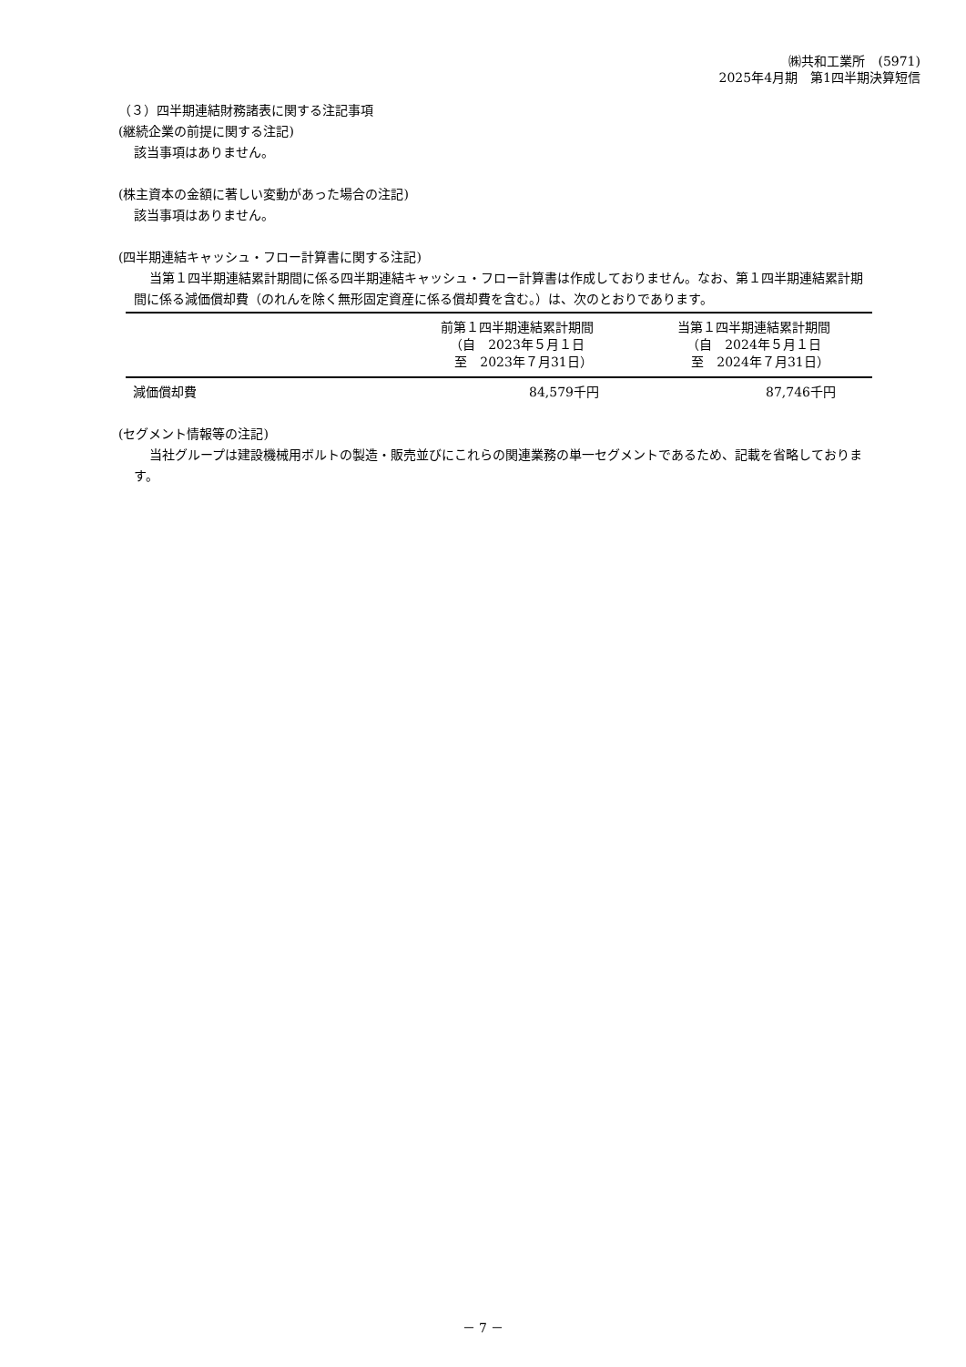㈱共和工業所　(5971)
2025年4月期　第1四半期決算短信
（３）四半期連結財務諸表に関する注記事項
(継続企業の前提に関する注記)
該当事項はありません。
(株主資本の金額に著しい変動があった場合の注記)
該当事項はありません。
(四半期連結キャッシュ・フロー計算書に関する注記)
当第１四半期連結累計期間に係る四半期連結キャッシュ・フロー計算書は作成しておりません。なお、第１四半期連結累計期間に係る減価償却費（のれんを除く無形固定資産に係る償却費を含む。）は、次のとおりであります。
| | 前第１四半期連結累計期間 （自 2023年５月１日 至 2023年７月31日） | 当第１四半期連結累計期間 （自 2024年５月１日 至 2024年７月31日） |
| --- | --- | --- |
| 減価償却費 | 84,579千円 | 87,746千円 |
(セグメント情報等の注記)
当社グループは建設機械用ボルトの製造・販売並びにこれらの関連業務の単一セグメントであるため、記載を省略しております。
－ 7 －